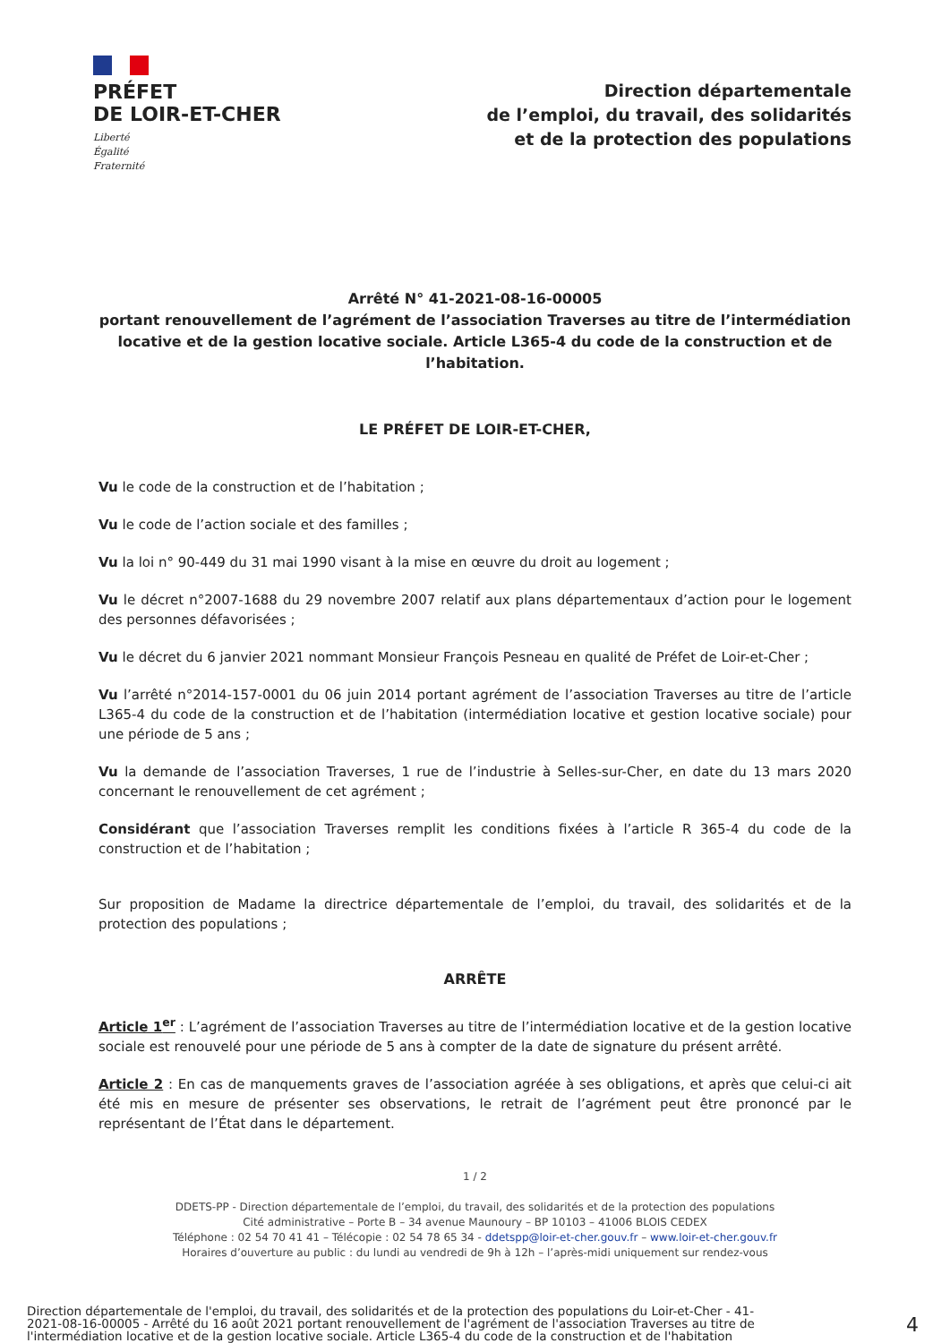PRÉFET
DE LOIR-ET-CHER
Liberté
Égalité
Fraternité
Direction départementale
de l’emploi, du travail, des solidarités
et de la protection des populations
Arrêté N° 41-2021-08-16-00005
portant renouvellement de l’agrément de l’association Traverses au titre de l’intermédiation locative et de la gestion locative sociale. Article L365-4 du code de la construction et de l’habitation.
LE PRÉFET DE LOIR-ET-CHER,
Vu le code de la construction et de l’habitation ;
Vu le code de l’action sociale et des familles ;
Vu la loi n° 90-449 du 31 mai 1990 visant à la mise en œuvre du droit au logement ;
Vu le décret n°2007-1688 du 29 novembre 2007 relatif aux plans départementaux d’action pour le logement des personnes défavorisées ;
Vu le décret du 6 janvier 2021 nommant Monsieur François Pesneau en qualité de Préfet de Loir-et-Cher ;
Vu l’arrêté n°2014-157-0001 du 06 juin 2014 portant agrément de l’association Traverses au titre de l’article L365-4 du code de la construction et de l’habitation (intermédiation locative et gestion locative sociale) pour une période de 5 ans ;
Vu la demande de l’association Traverses, 1 rue de l’industrie à Selles-sur-Cher, en date du 13 mars 2020 concernant le renouvellement de cet agrément ;
Considérant que l’association Traverses remplit les conditions fixées à l’article R 365-4 du code de la construction et de l’habitation ;
Sur proposition de Madame la directrice départementale de l’emploi, du travail, des solidarités et de la protection des populations ;
ARRÊTE
Article 1<sup>er</sup> : L’agrément de l’association Traverses au titre de l’intermédiation locative et de la gestion locative sociale est renouvelé pour une période de 5 ans à compter de la date de signature du présent arrêté.
Article 2 : En cas de manquements graves de l’association agréée à ses obligations, et après que celui-ci ait été mis en mesure de présenter ses observations, le retrait de l’agrément peut être prononcé par le représentant de l’État dans le département.
1 / 2
DDETS-PP - Direction départementale de l’emploi, du travail, des solidarités et de la protection des populations
Cité administrative – Porte B – 34 avenue Maunoury – BP 10103 – 41006 BLOIS CEDEX
Téléphone : 02 54 70 41 41 – Télécopie : 02 54 78 65 34 - ddetspp@loir-et-cher.gouv.fr – www.loir-et-cher.gouv.fr
Horaires d’ouverture au public : du lundi au vendredi de 9h à 12h – l’après-midi uniquement sur rendez-vous
Direction départementale de l'emploi, du travail, des solidarités et de la protection des populations du Loir-et-Cher - 41-2021-08-16-00005 - Arrêté du 16 août 2021 portant renouvellement de l'agrément de l'association Traverses au titre de l'intermédiation locative et de la gestion locative sociale. Article L365-4 du code de la construction et de l'habitation
4